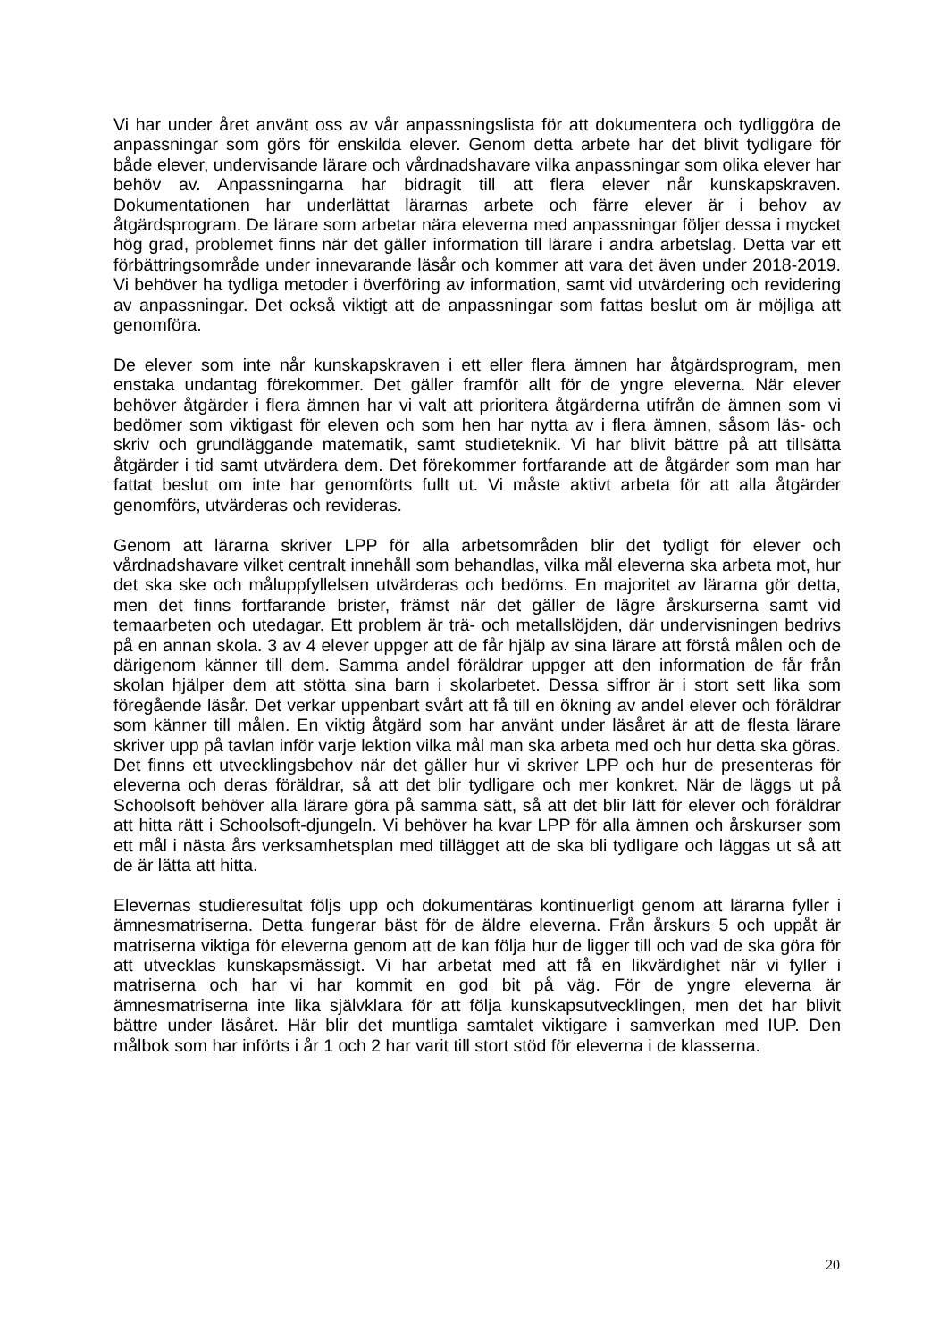Vi har under året använt oss av vår anpassningslista för att dokumentera och tydliggöra de anpassningar som görs för enskilda elever. Genom detta arbete har det blivit tydligare för både elever, undervisande lärare och vårdnadshavare vilka anpassningar som olika elever har behöv av. Anpassningarna har bidragit till att flera elever når kunskapskraven. Dokumentationen har underlättat lärarnas arbete och färre elever är i behov av åtgärdsprogram. De lärare som arbetar nära eleverna med anpassningar följer dessa i mycket hög grad, problemet finns när det gäller information till lärare i andra arbetslag. Detta var ett förbättringsområde under innevarande läsår och kommer att vara det även under 2018-2019. Vi behöver ha tydliga metoder i överföring av information, samt vid utvärdering och revidering av anpassningar. Det också viktigt att de anpassningar som fattas beslut om är möjliga att genomföra.
De elever som inte når kunskapskraven i ett eller flera ämnen har åtgärdsprogram, men enstaka undantag förekommer. Det gäller framför allt för de yngre eleverna. När elever behöver åtgärder i flera ämnen har vi valt att prioritera åtgärderna utifrån de ämnen som vi bedömer som viktigast för eleven och som hen har nytta av i flera ämnen, såsom läs- och skriv och grundläggande matematik, samt studieteknik. Vi har blivit bättre på att tillsätta åtgärder i tid samt utvärdera dem. Det förekommer fortfarande att de åtgärder som man har fattat beslut om inte har genomförts fullt ut. Vi måste aktivt arbeta för att alla åtgärder genomförs, utvärderas och revideras.
Genom att lärarna skriver LPP för alla arbetsområden blir det tydligt för elever och vårdnadshavare vilket centralt innehåll som behandlas, vilka mål eleverna ska arbeta mot, hur det ska ske och måluppfyllelsen utvärderas och bedöms. En majoritet av lärarna gör detta, men det finns fortfarande brister, främst när det gäller de lägre årskurserna samt vid temaarbeten och utedagar. Ett problem är trä- och metallslöjden, där undervisningen bedrivs på en annan skola. 3 av 4 elever uppger att de får hjälp av sina lärare att förstå målen och de därigenom känner till dem. Samma andel föräldrar uppger att den information de får från skolan hjälper dem att stötta sina barn i skolarbetet. Dessa siffror är i stort sett lika som föregående läsår. Det verkar uppenbart svårt att få till en ökning av andel elever och föräldrar som känner till målen. En viktig åtgärd som har använt under läsåret är att de flesta lärare skriver upp på tavlan inför varje lektion vilka mål man ska arbeta med och hur detta ska göras. Det finns ett utvecklingsbehov när det gäller hur vi skriver LPP och hur de presenteras för eleverna och deras föräldrar, så att det blir tydligare och mer konkret. När de läggs ut på Schoolsoft behöver alla lärare göra på samma sätt, så att det blir lätt för elever och föräldrar att hitta rätt i Schoolsoft-djungeln. Vi behöver ha kvar LPP för alla ämnen och årskurser som ett mål i nästa års verksamhetsplan med tillägget att de ska bli tydligare och läggas ut så att de är lätta att hitta.
Elevernas studieresultat följs upp och dokumentäras kontinuerligt genom att lärarna fyller i ämnesmatriserna. Detta fungerar bäst för de äldre eleverna. Från årskurs 5 och uppåt är matriserna viktiga för eleverna genom att de kan följa hur de ligger till och vad de ska göra för att utvecklas kunskapsmässigt. Vi har arbetat med att få en likvärdighet när vi fyller i matriserna och har vi har kommit en god bit på väg. För de yngre eleverna är ämnesmatriserna inte lika självklara för att följa kunskapsutvecklingen, men det har blivit bättre under läsåret. Här blir det muntliga samtalet viktigare i samverkan med IUP. Den målbok som har införts i år 1 och 2 har varit till stort stöd för eleverna i de klasserna.
20